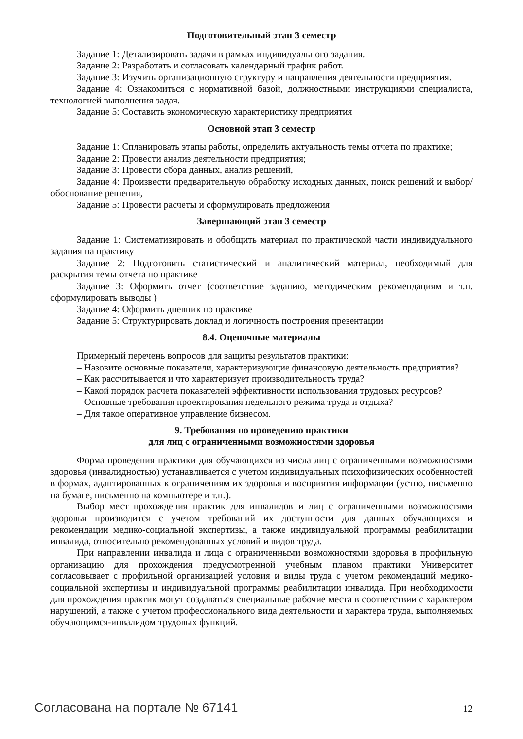Подготовительный этап 3 семестр
Задание 1: Детализировать задачи в рамках индивидуального задания.
Задание 2: Разработать и согласовать календарный график работ.
Задание 3: Изучить организационную структуру и направления деятельности предприятия.
Задание 4: Ознакомиться с нормативной базой, должностными инструкциями специалиста, технологией выполнения задач.
Задание 5: Составить экономическую характеристику предприятия
Основной этап 3 семестр
Задание 1: Спланировать этапы работы, определить актуальность темы отчета по практике;
Задание 2: Провести анализ деятельности предприятия;
Задание 3: Провести сбора данных, анализ решений,
Задание 4: Произвести предварительную обработку исходных данных, поиск решений и выбор/обоснование решения,
Задание 5: Провести расчеты и сформулировать предложения
Завершающий этап 3 семестр
Задание 1: Систематизировать и обобщить материал по практической части индивидуального задания на практику
Задание 2: Подготовить статистический и аналитический материал, необходимый для раскрытия темы отчета по практике
Задание 3: Оформить отчет (соответствие заданию, методическим рекомендациям и т.п. сформулировать выводы )
Задание 4: Оформить дневник по практике
Задание 5: Структурировать доклад и логичность построения презентации
8.4. Оценочные материалы
Примерный перечень вопросов для защиты результатов практики:
– Назовите основные показатели, характеризующие финансовую деятельность предприятия?
– Как рассчитывается и что характеризует производительность труда?
– Какой порядок расчета показателей эффективности использования трудовых ресурсов?
– Основные требования проектирования недельного режима труда и отдыха?
– Для такое оперативное управление бизнесом.
9. Требования по проведению практики
для лиц с ограниченными возможностями здоровья
Форма проведения практики для обучающихся из числа лиц с ограниченными возможностями здоровья (инвалидностью) устанавливается с учетом индивидуальных психофизических особенностей в формах, адаптированных к ограничениям их здоровья и восприятия информации (устно, письменно на бумаге, письменно на компьютере и т.п.).
Выбор мест прохождения практик для инвалидов и лиц с ограниченными возможностями здоровья производится с учетом требований их доступности для данных обучающихся и рекомендации медико-социальной экспертизы, а также индивидуальной программы реабилитации инвалида, относительно рекомендованных условий и видов труда.
При направлении инвалида и лица с ограниченными возможностями здоровья в профильную организацию для прохождения предусмотренной учебным планом практики Университет согласовывает с профильной организацией условия и виды труда с учетом рекомендаций медико-социальной экспертизы и индивидуальной программы реабилитации инвалида. При необходимости для прохождения практик могут создаваться специальные рабочие места в соответствии с характером нарушений, а также с учетом профессионального вида деятельности и характера труда, выполняемых обучающимся-инвалидом трудовых функций.
Согласована на портале № 67141 12